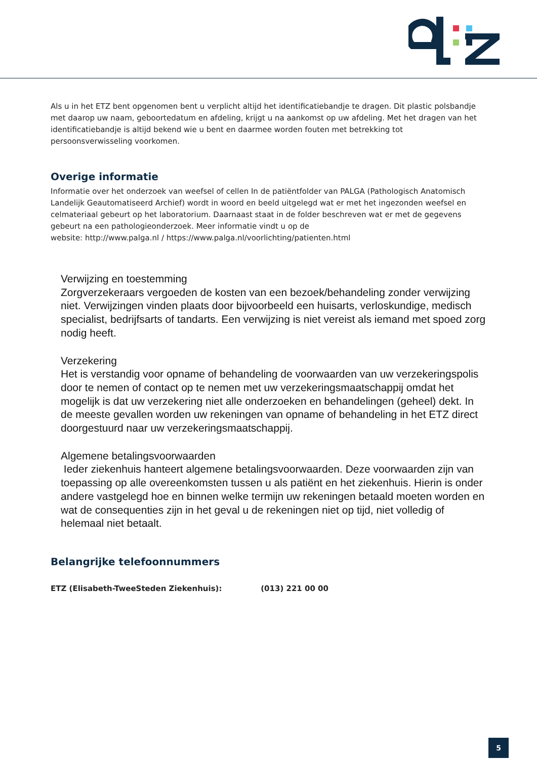Als u in het ETZ bent opgenomen bent u verplicht altijd het identificatiebandje te dragen. Dit plastic polsbandje met daarop uw naam, geboortedatum en afdeling, krijgt u na aankomst op uw afdeling. Met het dragen van het identificatiebandje is altijd bekend wie u bent en daarmee worden fouten met betrekking tot persoonsverwisseling voorkomen.
Overige informatie
Informatie over het onderzoek van weefsel of cellen In de patiëntfolder van PALGA (Pathologisch Anatomisch Landelijk Geautomatiseerd Archief) wordt in woord en beeld uitgelegd wat er met het ingezonden weefsel en celmateriaal gebeurt op het laboratorium. Daarnaast staat in de folder beschreven wat er met de gegevens gebeurt na een pathologieonderzoek. Meer informatie vindt u op de
website: http://www.palga.nl / https://www.palga.nl/voorlichting/patienten.html
Verwijzing en toestemming
Zorgverzekeraars vergoeden de kosten van een bezoek/behandeling zonder verwijzing niet. Verwijzingen vinden plaats door bijvoorbeeld een huisarts, verloskundige, medisch specialist, bedrijfsarts of tandarts. Een verwijzing is niet vereist als iemand met spoed zorg nodig heeft.
Verzekering
Het is verstandig voor opname of behandeling de voorwaarden van uw verzekeringspolis door te nemen of contact op te nemen met uw verzekeringsmaatschappij omdat het mogelijk is dat uw verzekering niet alle onderzoeken en behandelingen (geheel) dekt. In de meeste gevallen worden uw rekeningen van opname of behandeling in het ETZ direct doorgestuurd naar uw verzekeringsmaatschappij.
Algemene betalingsvoorwaarden
Ieder ziekenhuis hanteert algemene betalingsvoorwaarden. Deze voorwaarden zijn van toepassing op alle overeenkomsten tussen u als patiënt en het ziekenhuis. Hierin is onder andere vastgelegd hoe en binnen welke termijn uw rekeningen betaald moeten worden en wat de consequenties zijn in het geval u de rekeningen niet op tijd, niet volledig of helemaal niet betaalt.
Belangrijke telefoonnummers
ETZ (Elisabeth-TweeSteden Ziekenhuis): (013) 221 00 00
5